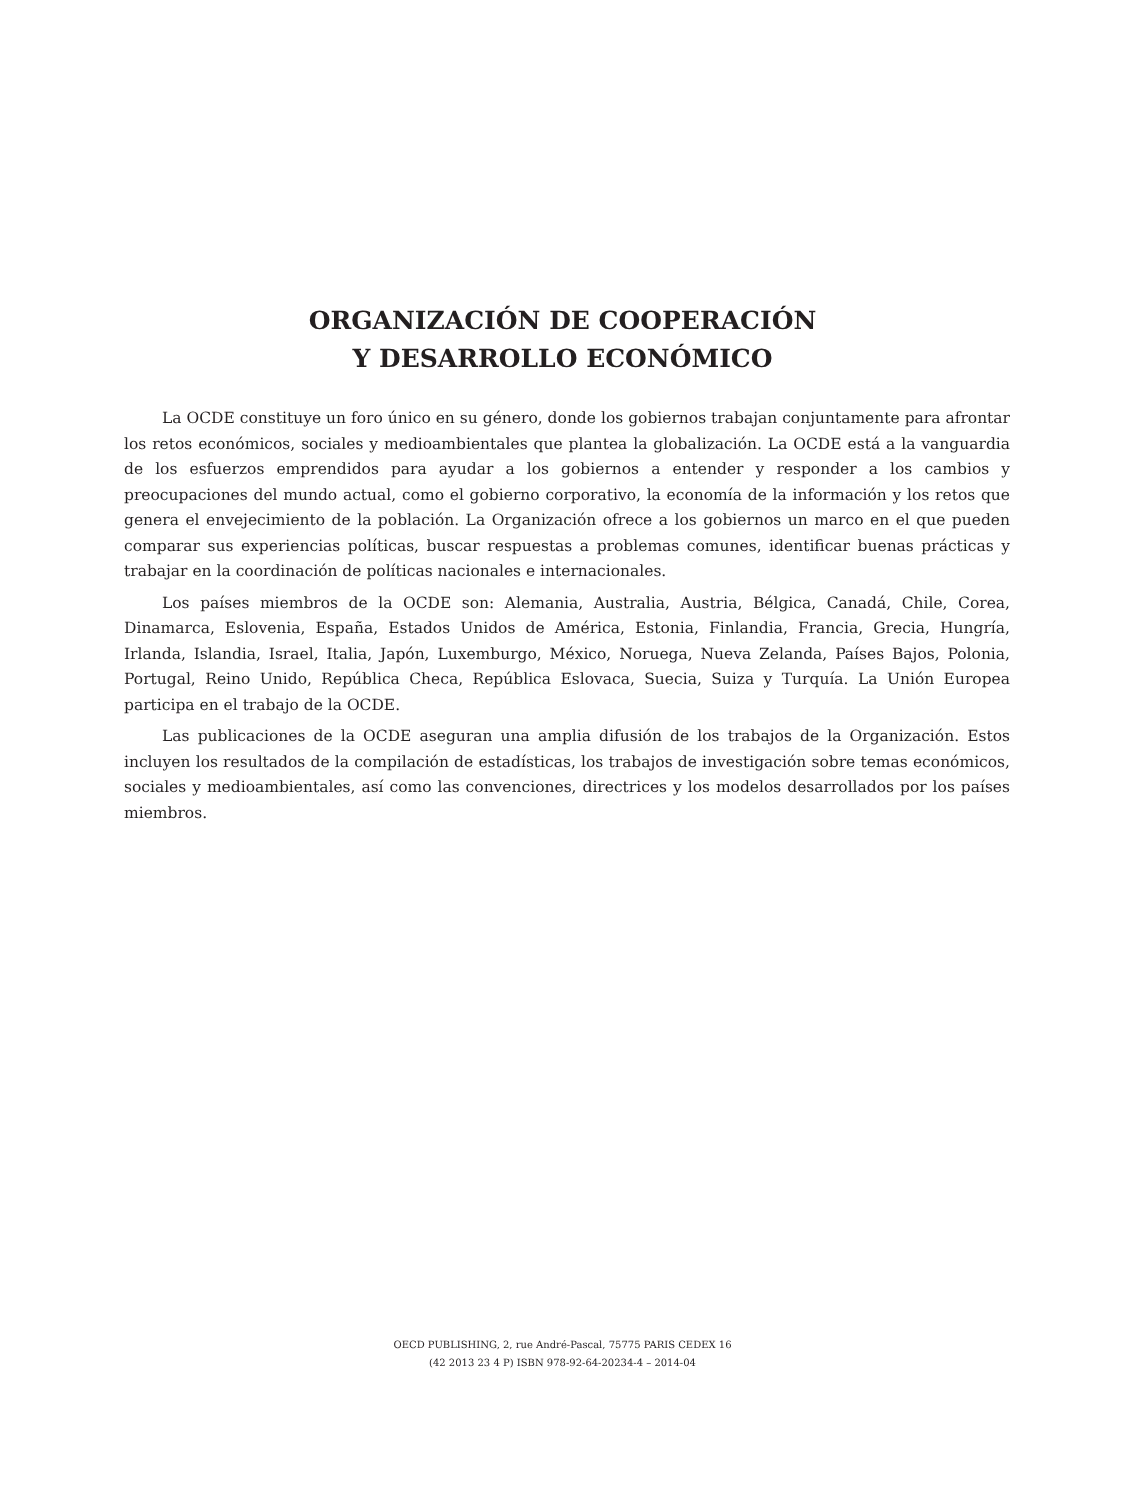ORGANIZACIÓN DE COOPERACIÓN
Y DESARROLLO ECONÓMICO
La OCDE constituye un foro único en su género, donde los gobiernos trabajan conjuntamente para afrontar los retos económicos, sociales y medioambientales que plantea la globalización. La OCDE está a la vanguardia de los esfuerzos emprendidos para ayudar a los gobiernos a entender y responder a los cambios y preocupaciones del mundo actual, como el gobierno corporativo, la economía de la información y los retos que genera el envejecimiento de la población. La Organización ofrece a los gobiernos un marco en el que pueden comparar sus experiencias políticas, buscar respuestas a problemas comunes, identificar buenas prácticas y trabajar en la coordinación de políticas nacionales e internacionales.
Los países miembros de la OCDE son: Alemania, Australia, Austria, Bélgica, Canadá, Chile, Corea, Dinamarca, Eslovenia, España, Estados Unidos de América, Estonia, Finlandia, Francia, Grecia, Hungría, Irlanda, Islandia, Israel, Italia, Japón, Luxemburgo, México, Noruega, Nueva Zelanda, Países Bajos, Polonia, Portugal, Reino Unido, República Checa, República Eslovaca, Suecia, Suiza y Turquía. La Unión Europea participa en el trabajo de la OCDE.
Las publicaciones de la OCDE aseguran una amplia difusión de los trabajos de la Organización. Estos incluyen los resultados de la compilación de estadísticas, los trabajos de investigación sobre temas económicos, sociales y medioambientales, así como las convenciones, directrices y los modelos desarrollados por los países miembros.
OECD PUBLISHING, 2, rue André-Pascal, 75775 PARIS CEDEX 16
(42 2013 23 4 P) ISBN 978-92-64-20234-4 – 2014-04